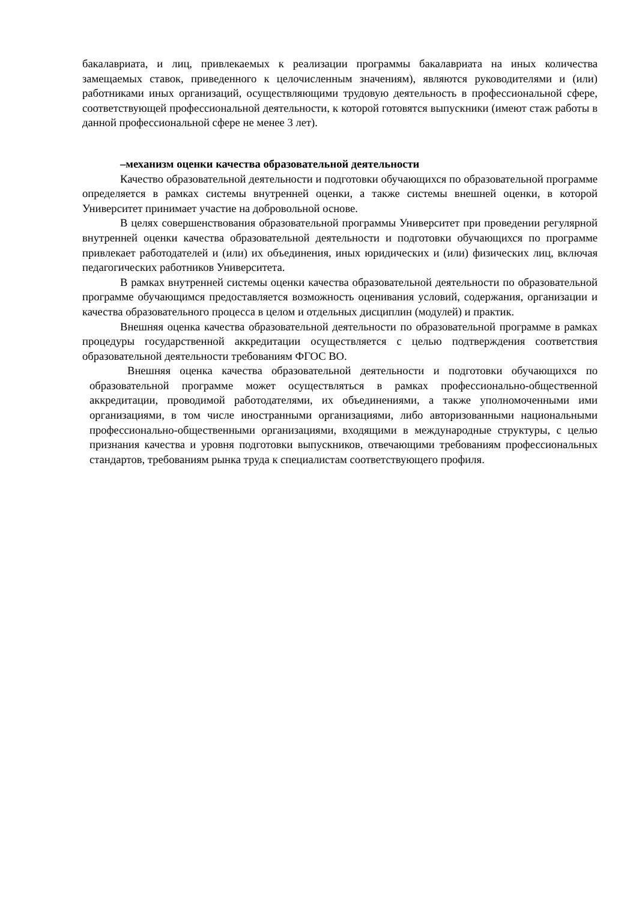бакалавриата, и лиц, привлекаемых к реализации программы бакалавриата на иных количества замещаемых ставок, приведенного к целочисленным значениям), являются руководителями и (или) работниками иных организаций, осуществляющими трудовую деятельность в профессиональной сфере, соответствующей профессиональной деятельности, к которой готовятся выпускники (имеют стаж работы в данной профессиональной сфере не менее 3 лет).
–механизм оценки качества образовательной деятельности
Качество образовательной деятельности и подготовки обучающихся по образовательной программе определяется в рамках системы внутренней оценки, а также системы внешней оценки, в которой Университет принимает участие на добровольной основе.
В целях совершенствования образовательной программы Университет при проведении регулярной внутренней оценки качества образовательной деятельности и подготовки обучающихся по программе привлекает работодателей и (или) их объединения, иных юридических и (или) физических лиц, включая педагогических работников Университета.
В рамках внутренней системы оценки качества образовательной деятельности по образовательной программе обучающимся предоставляется возможность оценивания условий, содержания, организации и качества образовательного процесса в целом и отдельных дисциплин (модулей) и практик.
Внешняя оценка качества образовательной деятельности по образовательной программе в рамках процедуры государственной аккредитации осуществляется с целью подтверждения соответствия образовательной деятельности требованиям ФГОС ВО.
Внешняя оценка качества образовательной деятельности и подготовки обучающихся по образовательной программе может осуществляться в рамках профессионально-общественной аккредитации, проводимой работодателями, их объединениями, а также уполномоченными ими организациями, в том числе иностранными организациями, либо авторизованными национальными профессионально-общественными организациями, входящими в международные структуры, с целью признания качества и уровня подготовки выпускников, отвечающими требованиям профессиональных стандартов, требованиям рынка труда к специалистам соответствующего профиля.